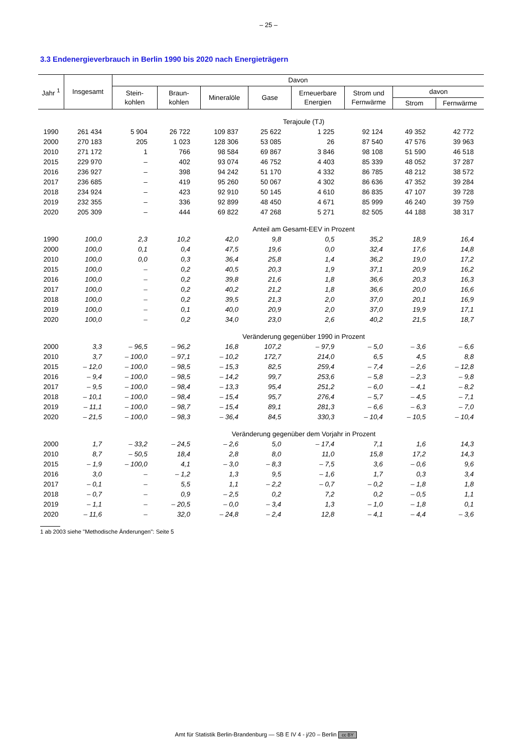– 25 –
3.3 Endenergieverbrauch in Berlin 1990 bis 2020 nach Energieträgern
| Jahr <sup>1</sup> | Insgesamt | Davon | | | | | | | |
| --- | --- | --- | --- | --- | --- | --- | --- | --- | --- |
| | | Stein- kohlen | Braun- kohlen | Mineralöle | Gase | Erneuerbare Energien | Strom und Fernwärme | davon | |
| | | | | | | | | Strom | Fernwärme |
| Terajoule (TJ) | | | | | | | | | |
| 1990 | 261 434 | 5 904 | 26 722 | 109 837 | 25 622 | 1 225 | 92 124 | 49 352 | 42 772 |
| 2000 | 270 183 | 205 | 1 023 | 128 306 | 53 085 | 26 | 87 540 | 47 576 | 39 963 |
| 2010 | 271 172 | 1 | 766 | 98 584 | 69 867 | 3 846 | 98 108 | 51 590 | 46 518 |
| 2015 | 229 970 | – | 402 | 93 074 | 46 752 | 4 403 | 85 339 | 48 052 | 37 287 |
| 2016 | 236 927 | – | 398 | 94 242 | 51 170 | 4 332 | 86 785 | 48 212 | 38 572 |
| 2017 | 236 685 | – | 419 | 95 260 | 50 067 | 4 302 | 86 636 | 47 352 | 39 284 |
| 2018 | 234 924 | – | 423 | 92 910 | 50 145 | 4 610 | 86 835 | 47 107 | 39 728 |
| 2019 | 232 355 | – | 336 | 92 899 | 48 450 | 4 671 | 85 999 | 46 240 | 39 759 |
| 2020 | 205 309 | – | 444 | 69 822 | 47 268 | 5 271 | 82 505 | 44 188 | 38 317 |
| Anteil am Gesamt-EEV in Prozent | | | | | | | | | |
| 1990 | 100,0 | 2,3 | 10,2 | 42,0 | 9,8 | 0,5 | 35,2 | 18,9 | 16,4 |
| 2000 | 100,0 | 0,1 | 0,4 | 47,5 | 19,6 | 0,0 | 32,4 | 17,6 | 14,8 |
| 2010 | 100,0 | 0,0 | 0,3 | 36,4 | 25,8 | 1,4 | 36,2 | 19,0 | 17,2 |
| 2015 | 100,0 | – | 0,2 | 40,5 | 20,3 | 1,9 | 37,1 | 20,9 | 16,2 |
| 2016 | 100,0 | – | 0,2 | 39,8 | 21,6 | 1,8 | 36,6 | 20,3 | 16,3 |
| 2017 | 100,0 | – | 0,2 | 40,2 | 21,2 | 1,8 | 36,6 | 20,0 | 16,6 |
| 2018 | 100,0 | – | 0,2 | 39,5 | 21,3 | 2,0 | 37,0 | 20,1 | 16,9 |
| 2019 | 100,0 | – | 0,1 | 40,0 | 20,9 | 2,0 | 37,0 | 19,9 | 17,1 |
| 2020 | 100,0 | – | 0,2 | 34,0 | 23,0 | 2,6 | 40,2 | 21,5 | 18,7 |
| Veränderung gegenüber 1990 in Prozent | | | | | | | | | |
| 2000 | 3,3 | – 96,5 | – 96,2 | 16,8 | 107,2 | – 97,9 | – 5,0 | – 3,6 | – 6,6 |
| 2010 | 3,7 | – 100,0 | – 97,1 | – 10,2 | 172,7 | 214,0 | 6,5 | 4,5 | 8,8 |
| 2015 | – 12,0 | – 100,0 | – 98,5 | – 15,3 | 82,5 | 259,4 | – 7,4 | – 2,6 | – 12,8 |
| 2016 | – 9,4 | – 100,0 | – 98,5 | – 14,2 | 99,7 | 253,6 | – 5,8 | – 2,3 | – 9,8 |
| 2017 | – 9,5 | – 100,0 | – 98,4 | – 13,3 | 95,4 | 251,2 | – 6,0 | – 4,1 | – 8,2 |
| 2018 | – 10,1 | – 100,0 | – 98,4 | – 15,4 | 95,7 | 276,4 | – 5,7 | – 4,5 | – 7,1 |
| 2019 | – 11,1 | – 100,0 | – 98,7 | – 15,4 | 89,1 | 281,3 | – 6,6 | – 6,3 | – 7,0 |
| 2020 | – 21,5 | – 100,0 | – 98,3 | – 36,4 | 84,5 | 330,3 | – 10,4 | – 10,5 | – 10,4 |
| Veränderung gegenüber dem Vorjahr in Prozent | | | | | | | | | |
| 2000 | 1,7 | – 33,2 | – 24,5 | – 2,6 | 5,0 | – 17,4 | 7,1 | 1,6 | 14,3 |
| 2010 | 8,7 | – 50,5 | 18,4 | 2,8 | 8,0 | 11,0 | 15,8 | 17,2 | 14,3 |
| 2015 | – 1,9 | – 100,0 | 4,1 | – 3,0 | – 8,3 | – 7,5 | 3,6 | – 0,6 | 9,6 |
| 2016 | 3,0 | – | – 1,2 | 1,3 | 9,5 | – 1,6 | 1,7 | 0,3 | 3,4 |
| 2017 | – 0,1 | – | 5,5 | 1,1 | – 2,2 | – 0,7 | – 0,2 | – 1,8 | 1,8 |
| 2018 | – 0,7 | – | 0,9 | – 2,5 | 0,2 | 7,2 | 0,2 | – 0,5 | 1,1 |
| 2019 | – 1,1 | – | – 20,5 | – 0,0 | – 3,4 | 1,3 | – 1,0 | – 1,8 | 0,1 |
| 2020 | – 11,6 | – | 32,0 | – 24,8 | – 2,4 | 12,8 | – 4,1 | – 4,4 | – 3,6 |
1 ab 2003 siehe "Methodische Änderungen": Seite 5
Amt für Statistik Berlin-Brandenburg — SB E IV 4 - j/20 – Berlin cc BY